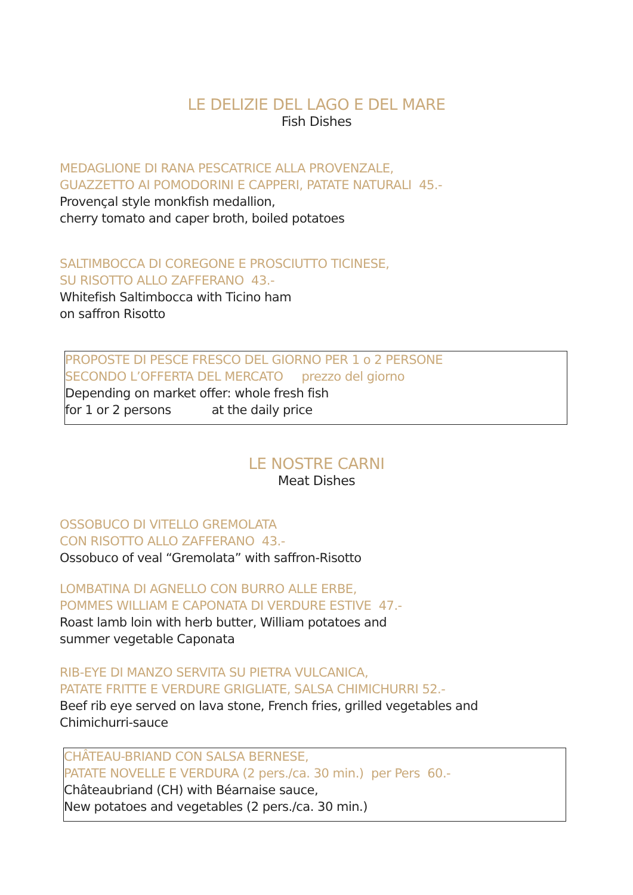LE DELIZIE DEL LAGO E DEL MARE
Fish Dishes
MEDAGLIONE DI RANA PESCATRICE ALLA PROVENZALE,
GUAZZETTO AI POMODORINI E CAPPERI, PATATE NATURALI 45.-
Provençal style monkfish medallion,
cherry tomato and caper broth, boiled potatoes
SALTIMBOCCA DI COREGONE E PROSCIUTTO TICINESE,
SU RISOTTO ALLO ZAFFERANO 43.-
Whitefish Saltimbocca with Ticino ham
on saffron Risotto
PROPOSTE DI PESCE FRESCO DEL GIORNO PER 1 o 2 PERSONE
SECONDO L’OFFERTA DEL MERCATO prezzo del giorno
Depending on market offer: whole fresh fish
for 1 or 2 persons at the daily price
LE NOSTRE CARNI
Meat Dishes
OSSOBUCO DI VITELLO GREMOLATA
CON RISOTTO ALLO ZAFFERANO 43.-
Ossobuco of veal “Gremolata” with saffron-Risotto
LOMBATINA DI AGNELLO CON BURRO ALLE ERBE,
POMMES WILLIAM E CAPONATA DI VERDURE ESTIVE 47.-
Roast lamb loin with herb butter, William potatoes and
summer vegetable Caponata
RIB-EYE DI MANZO SERVITA SU PIETRA VULCANICA,
PATATE FRITTE E VERDURE GRIGLIATE, SALSA CHIMICHURRI 52.-
Beef rib eye served on lava stone, French fries, grilled vegetables and
Chimichurri-sauce
CHÂTEAU-BRIAND CON SALSA BERNESE,
PATATE NOVELLE E VERDURA (2 pers./ca. 30 min.) per Pers 60.-
Châteaubriand (CH) with Béarnaise sauce,
New potatoes and vegetables (2 pers./ca. 30 min.)